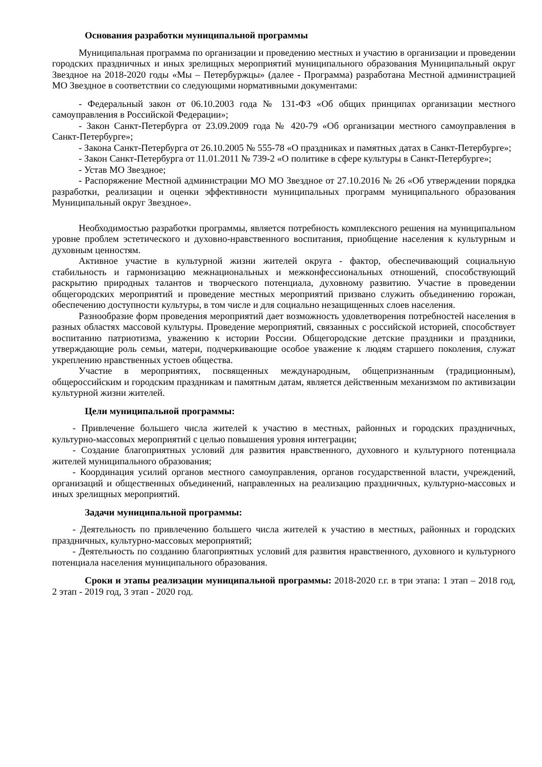Основания разработки муниципальной программы
Муниципальная программа по организации и проведению местных и участию в организации и проведении городских праздничных и иных зрелищных мероприятий муниципального образования Муниципальный округ Звездное на 2018-2020 годы «Мы – Петербуржцы» (далее - Программа) разработана Местной администрацией МО Звездное в соответствии со следующими нормативными документами:
- Федеральный закон от 06.10.2003 года № 131-ФЗ «Об общих принципах организации местного самоуправления в Российской Федерации»;
- Закон Санкт-Петербурга от 23.09.2009 года № 420-79 «Об организации местного самоуправления в Санкт-Петербурге»;
- Закона Санкт-Петербурга от 26.10.2005 № 555-78 «О праздниках и памятных датах в Санкт-Петербурге»;
- Закон Санкт-Петербурга от 11.01.2011 № 739-2 «О политике в сфере культуры в Санкт-Петербурге»;
- Устав МО Звездное;
- Распоряжение Местной администрации МО МО Звездное от 27.10.2016 № 26 «Об утверждении порядка разработки, реализации и оценки эффективности муниципальных программ муниципального образования Муниципальный округ Звездное».
Необходимостью разработки программы, является потребность комплексного решения на муниципальном уровне проблем эстетического и духовно-нравственного воспитания, приобщение населения к культурным и духовным ценностям.
Активное участие в культурной жизни жителей округа - фактор, обеспечивающий социальную стабильность и гармонизацию межнациональных и межконфессиональных отношений, способствующий раскрытию природных талантов и творческого потенциала, духовному развитию. Участие в проведении общегородских мероприятий и проведение местных мероприятий призвано служить объединению горожан, обеспечению доступности культуры, в том числе и для социально незащищенных слоев населения.
Разнообразие форм проведения мероприятий дает возможность удовлетворения потребностей населения в разных областях массовой культуры. Проведение мероприятий, связанных с российской историей, способствует воспитанию патриотизма, уважению к истории России. Общегородские детские праздники и праздники, утверждающие роль семьи, матери, подчеркивающие особое уважение к людям старшего поколения, служат укреплению нравственных устоев общества.
Участие в мероприятиях, посвященных международным, общепризнанным (традиционным), общероссийским и городским праздникам и памятным датам, является действенным механизмом по активизации культурной жизни жителей.
Цели муниципальной программы:
- Привлечение большего числа жителей к участию в местных, районных и городских праздничных, культурно-массовых мероприятий с целью повышения уровня интеграции;
- Создание благоприятных условий для развития нравственного, духовного и культурного потенциала жителей муниципального образования;
- Координация усилий органов местного самоуправления, органов государственной власти, учреждений, организаций и общественных объединений, направленных на реализацию праздничных, культурно-массовых и иных зрелищных мероприятий.
Задачи муниципальной программы:
- Деятельность по привлечению большего числа жителей к участию в местных, районных и городских праздничных, культурно-массовых мероприятий;
- Деятельность по созданию благоприятных условий для развития нравственного, духовного и культурного потенциала населения муниципального образования.
Сроки и этапы реализации муниципальной программы: 2018-2020 г.г. в три этапа: 1 этап – 2018 год, 2 этап - 2019 год, 3 этап - 2020 год.